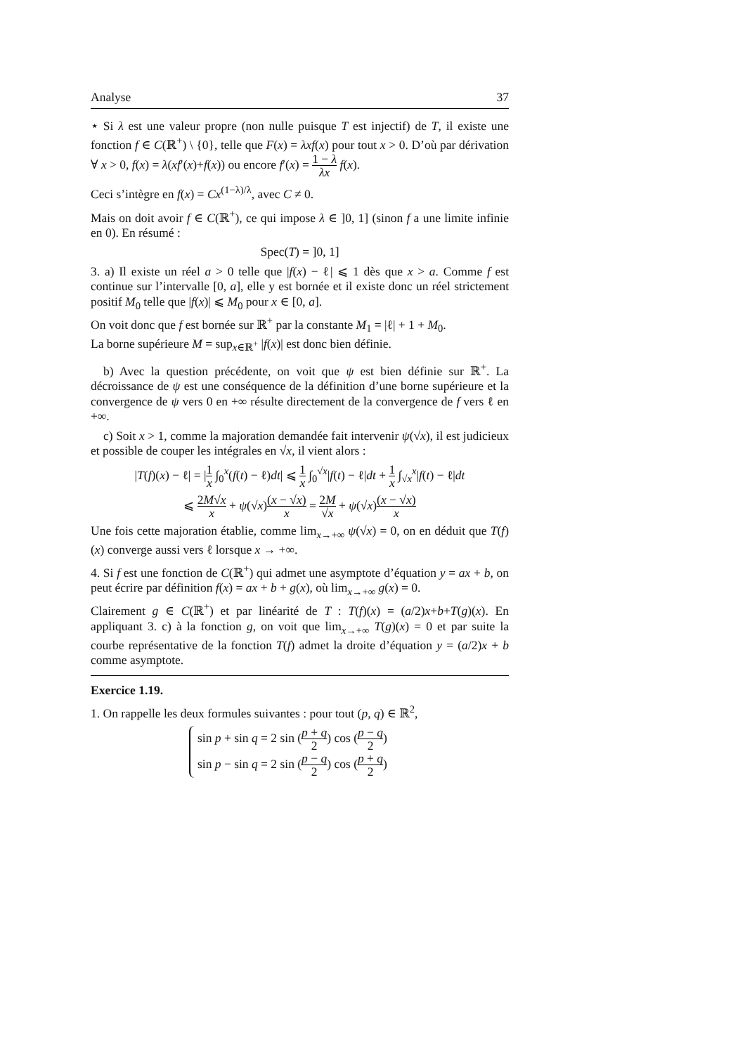Analyse 37
⋆ Si λ est une valeur propre (non nulle puisque T est injectif) de T, il existe une fonction f ∈ C(ℝ<sup>+</sup>) \ {0}, telle que F(x) = λxf(x) pour tout x > 0. D’où par dérivation ∀ x > 0, f(x) = λ(xf′(x)+f(x)) ou encore f′(x) = 1 − λ λx f(x).
Ceci s’intègre en f(x) = Cx<sup>(1−λ)/λ</sup>, avec C ≠ 0.
Mais on doit avoir f ∈ C(ℝ<sup>+</sup>), ce qui impose λ ∈ ]0, 1] (sinon f a une limite infinie en 0). En résumé :
Spec(T) = ]0, 1]
3. a) Il existe un réel a > 0 telle que |f(x) − ℓ| ⩽ 1 dès que x > a. Comme f est continue sur l’intervalle [0, a], elle y est bornée et il existe donc un réel strictement positif M<sub>0</sub> telle que |f(x)| ⩽ M<sub>0</sub> pour x ∈ [0, a].
On voit donc que f est bornée sur ℝ<sup>+</sup> par la constante M<sub>1</sub> = |ℓ| + 1 + M<sub>0</sub>.
La borne supérieure M = sup<sub>x∈ℝ<sup>+</sup></sub> |f(x)| est donc bien définie.
b) Avec la question précédente, on voit que ψ est bien définie sur ℝ<sup>+</sup>. La décroissance de ψ est une conséquence de la définition d’une borne supérieure et la convergence de ψ vers 0 en +∞ résulte directement de la convergence de f vers ℓ en +∞.
c) Soit x > 1, comme la majoration demandée fait intervenir ψ(√x), il est judicieux et possible de couper les intégrales en √x, il vient alors :
|T(f)(x) − ℓ| = |1 x ∫<sub>0</sub><sup>x</sup>(f(t) − ℓ)dt| ⩽ 1 x ∫<sub>0</sub><sup>√x</sup>|f(t) − ℓ|dt + 1 x ∫<sub>√x</sub><sup>x</sup>|f(t) − ℓ|dt
⩽ 2M√x x + ψ(√x)(x − √x) x = 2M √x + ψ(√x)(x − √x) x
Une fois cette majoration établie, comme lim<sub>x→+∞</sub> ψ(√x) = 0, on en déduit que T(f)(x) converge aussi vers ℓ lorsque x → +∞.
4. Si f est une fonction de C(ℝ<sup>+</sup>) qui admet une asymptote d’équation y = ax + b, on peut écrire par définition f(x) = ax + b + g(x), où lim<sub>x→+∞</sub> g(x) = 0.
Clairement g ∈ C(ℝ<sup>+</sup>) et par linéarité de T : T(f)(x) = (a/2)x+b+T(g)(x). En appliquant 3. c) à la fonction g, on voit que lim<sub>x→+∞</sub> T(g)(x) = 0 et par suite la courbe représentative de la fonction T(f) admet la droite d’équation y = (a/2)x + b comme asymptote.
Exercice 1.19.
1. On rappelle les deux formules suivantes : pour tout (p, q) ∈ ℝ<sup>2</sup>,
sin p + sin q = 2 sin (p + q 2) cos (p − q 2)
sin p − sin q = 2 sin (p − q 2) cos (p + q 2)